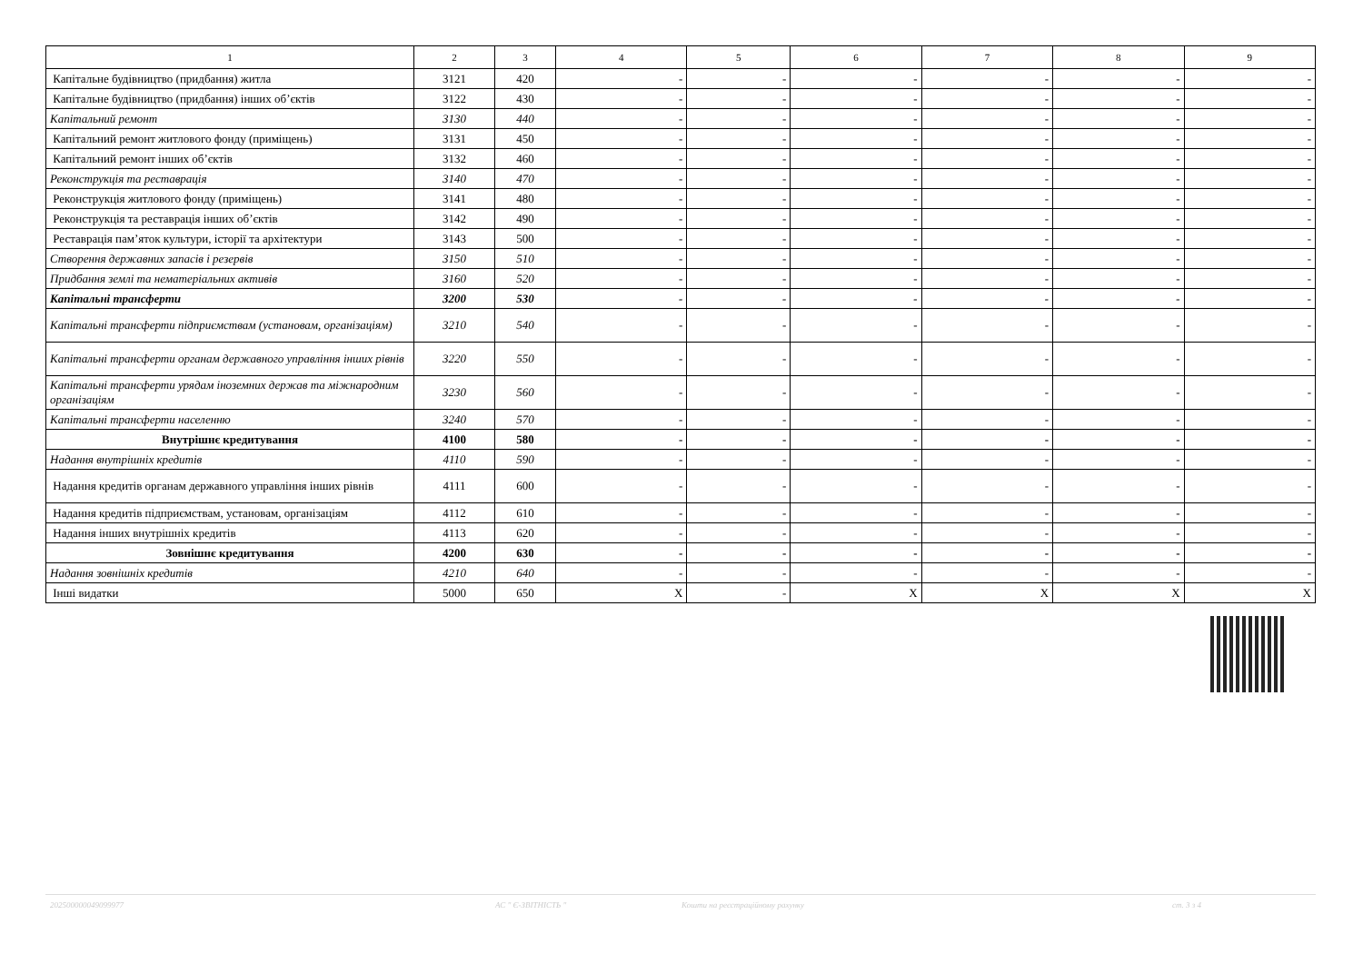| 1 | 2 | 3 | 4 | 5 | 6 | 7 | 8 | 9 |
| --- | --- | --- | --- | --- | --- | --- | --- | --- |
| Капітальне будівництво (придбання) житла | 3121 | 420 | - | - | - | - | - | - |
| Капітальне будівництво (придбання) інших об’єктів | 3122 | 430 | - | - | - | - | - | - |
| Капітальний ремонт | 3130 | 440 | - | - | - | - | - | - |
| Капітальний ремонт житлового фонду (приміщень) | 3131 | 450 | - | - | - | - | - | - |
| Капітальний ремонт інших об’єктів | 3132 | 460 | - | - | - | - | - | - |
| Реконструкція та реставрація | 3140 | 470 | - | - | - | - | - | - |
| Реконструкція житлового фонду (приміщень) | 3141 | 480 | - | - | - | - | - | - |
| Реконструкція та реставрація інших об’єктів | 3142 | 490 | - | - | - | - | - | - |
| Реставрація пам’яток культури, історії та архітектури | 3143 | 500 | - | - | - | - | - | - |
| Створення державних запасів і резервів | 3150 | 510 | - | - | - | - | - | - |
| Придбання землі та нематеріальних активів | 3160 | 520 | - | - | - | - | - | - |
| Капітальні трансферти | 3200 | 530 | - | - | - | - | - | - |
| Капітальні трансферти підприємствам (установам, організаціям) | 3210 | 540 | - | - | - | - | - | - |
| Капітальні трансферти органам державного управління інших рівнів | 3220 | 550 | - | - | - | - | - | - |
| Капітальні трансферти урядам іноземних держав та міжнародним організаціям | 3230 | 560 | - | - | - | - | - | - |
| Капітальні трансферти населенню | 3240 | 570 | - | - | - | - | - | - |
| Внутрішнє кредитування | 4100 | 580 | - | - | - | - | - | - |
| Надання внутрішніх кредитів | 4110 | 590 | - | - | - | - | - | - |
| Надання кредитів органам державного управління інших рівнів | 4111 | 600 | - | - | - | - | - | - |
| Надання кредитів підприємствам, установам, організаціям | 4112 | 610 | - | - | - | - | - | - |
| Надання інших внутрішніх кредитів | 4113 | 620 | - | - | - | - | - | - |
| Зовнішнє кредитування | 4200 | 630 | - | - | - | - | - | - |
| Надання зовнішніх кредитів | 4210 | 640 | - | - | - | - | - | - |
| Інші видатки | 5000 | 650 | X | - | X | X | X | X |
202500000049099977 АС " Є-ЗВІТНІСТЬ " Кошти на реєстраційному рахунку ст. 3 з 4